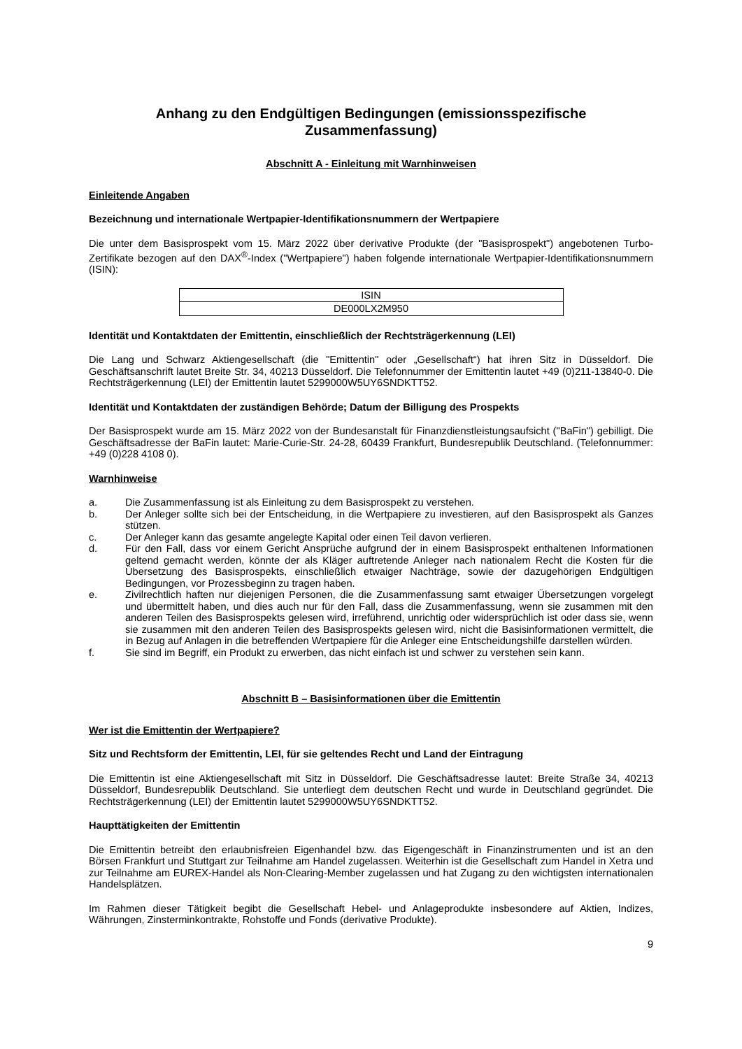Anhang zu den Endgültigen Bedingungen (emissionsspezifische Zusammenfassung)
Abschnitt A - Einleitung mit Warnhinweisen
Einleitende Angaben
Bezeichnung und internationale Wertpapier-Identifikationsnummern der Wertpapiere
Die unter dem Basisprospekt vom 15. März 2022 über derivative Produkte (der "Basisprospekt") angebotenen Turbo-Zertifikate bezogen auf den DAX<sup>®</sup>-Index ("Wertpapiere") haben folgende internationale Wertpapier-Identifikationsnummern (ISIN):
| ISIN |
| DE000LX2M950 |
Identität und Kontaktdaten der Emittentin, einschließlich der Rechtsträgerkennung (LEI)
Die Lang und Schwarz Aktiengesellschaft (die "Emittentin" oder „Gesellschaft“) hat ihren Sitz in Düsseldorf. Die Geschäftsanschrift lautet Breite Str. 34, 40213 Düsseldorf. Die Telefonnummer der Emittentin lautet +49 (0)211-13840-0. Die Rechtsträgerkennung (LEI) der Emittentin lautet 5299000W5UY6SNDKTT52.
Identität und Kontaktdaten der zuständigen Behörde; Datum der Billigung des Prospekts
Der Basisprospekt wurde am 15. März 2022 von der Bundesanstalt für Finanzdienstleistungsaufsicht ("BaFin") gebilligt. Die Geschäftsadresse der BaFin lautet: Marie-Curie-Str. 24-28, 60439 Frankfurt, Bundesrepublik Deutschland. (Telefonnummer: +49 (0)228 4108 0).
Warnhinweise
a. Die Zusammenfassung ist als Einleitung zu dem Basisprospekt zu verstehen.
b. Der Anleger sollte sich bei der Entscheidung, in die Wertpapiere zu investieren, auf den Basisprospekt als Ganzes stützen.
c. Der Anleger kann das gesamte angelegte Kapital oder einen Teil davon verlieren.
d. Für den Fall, dass vor einem Gericht Ansprüche aufgrund der in einem Basisprospekt enthaltenen Informationen geltend gemacht werden, könnte der als Kläger auftretende Anleger nach nationalem Recht die Kosten für die Übersetzung des Basisprospekts, einschließlich etwaiger Nachträge, sowie der dazugehörigen Endgültigen Bedingungen, vor Prozessbeginn zu tragen haben.
e. Zivilrechtlich haften nur diejenigen Personen, die die Zusammenfassung samt etwaiger Übersetzungen vorgelegt und übermittelt haben, und dies auch nur für den Fall, dass die Zusammenfassung, wenn sie zusammen mit den anderen Teilen des Basisprospekts gelesen wird, irreführend, unrichtig oder widersprüchlich ist oder dass sie, wenn sie zusammen mit den anderen Teilen des Basisprospekts gelesen wird, nicht die Basisinformationen vermittelt, die in Bezug auf Anlagen in die betreffenden Wertpapiere für die Anleger eine Entscheidungshilfe darstellen würden.
f. Sie sind im Begriff, ein Produkt zu erwerben, das nicht einfach ist und schwer zu verstehen sein kann.
Abschnitt B – Basisinformationen über die Emittentin
Wer ist die Emittentin der Wertpapiere?
Sitz und Rechtsform der Emittentin, LEI, für sie geltendes Recht und Land der Eintragung
Die Emittentin ist eine Aktiengesellschaft mit Sitz in Düsseldorf. Die Geschäftsadresse lautet: Breite Straße 34, 40213 Düsseldorf, Bundesrepublik Deutschland. Sie unterliegt dem deutschen Recht und wurde in Deutschland gegründet. Die Rechtsträgerkennung (LEI) der Emittentin lautet 5299000W5UY6SNDKTT52.
Haupttätigkeiten der Emittentin
Die Emittentin betreibt den erlaubnisfreien Eigenhandel bzw. das Eigengeschäft in Finanzinstrumenten und ist an den Börsen Frankfurt und Stuttgart zur Teilnahme am Handel zugelassen. Weiterhin ist die Gesellschaft zum Handel in Xetra und zur Teilnahme am EUREX-Handel als Non-Clearing-Member zugelassen und hat Zugang zu den wichtigsten internationalen Handelsplätzen.
Im Rahmen dieser Tätigkeit begibt die Gesellschaft Hebel- und Anlageprodukte insbesondere auf Aktien, Indizes, Währungen, Zinsterminkontrakte, Rohstoffe und Fonds (derivative Produkte).
9